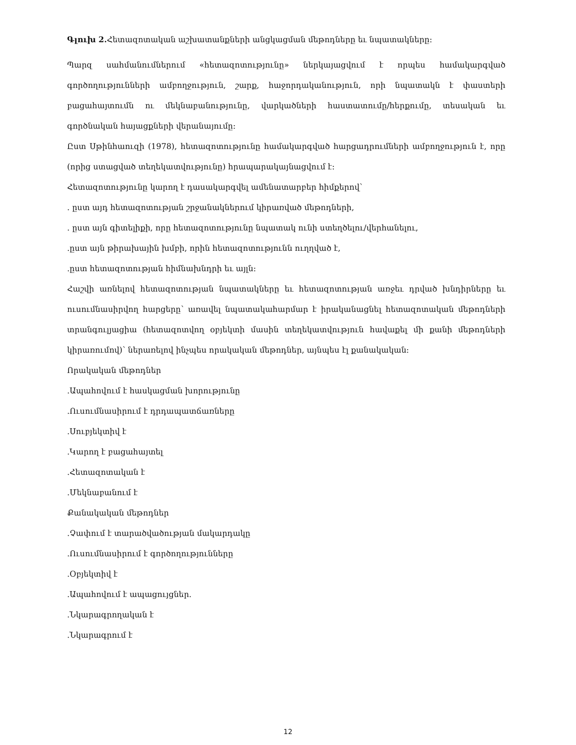Գլուխ 2. Հետազոտական աշխատանքների անցկացման մեթոդները եւ նպատակները:
Պարզ սահմանումներում «հետազոտությունը» ներկայացվում է որպես համակարգված գործողությունների ամբողջություն, շարք, հաջորդականություն, որի նպատակն է փաստերի բացահայտումն ու մեկնաբանությունը, վարկածների հաստատումը/հերքումը, տեսական եւ գործնական հայացքների վերանայումը:
Ըստ Սթինհաուզի (1978), հետազոտությունը համակարգված հարցադրումների ամբողջություն է, որը (որից ստացված տեղեկատվությունը) հրապարակայնացվում է:
Հետազոտությունը կարող է դասակարգվել ամենատարբեր հիմքերով՝
. ըստ այդ հետազոտության շրջանակներում կիրառված մեթոդների,
. ըստ այն գիտելիքի, որը հետազոտությունը նպատակ ունի ստեղծելու/վերհանելու,
.ըստ այն թիրախային խմբի, որին հետազոտությունն ուղղված է,
.ըստ հետազոտության հիմնախնդրի եւ այլն:
Հաշվի առնելով հետազոտության նպատակները եւ հետազոտության առջեւ դրված խնդիրները եւ ուսումնասիրվող հարցերը՝ առավել նպատակահարմար է իրականացնել հետազոտական մեթոդների տրանգուլյացիա (հետազոտվող օբյեկտի մասին տեղեկատվություն հավաքել մի քանի մեթոդների կիրառումով)՝ ներառելով ինչպես որակական մեթոդներ, այնպես էլ քանակական:
Որակական մեթոդներ
.Ապահովում է հասկացման խորությունը
.Ուսումնասիրում է դրդապատճառները
.Սուբյեկտիվ է
.Կարող է բացահայտել
.Հետազոտական է
.Մեկնաբանում է
Քանակական մեթոդներ
.Չափում է տարածվածության մակարդակը
.Ուսումնասիրում է գործողությունները
.Օբյեկտիվ է
.Ապահովում է ապացույցներ.
.Նկարագրողական է
.Նկարագրում է
12